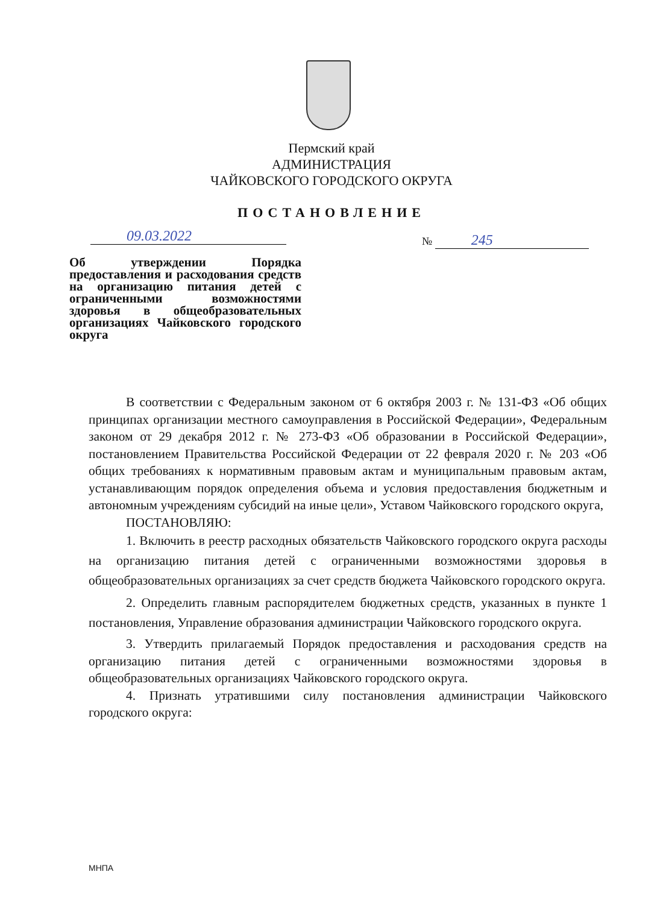Пермский край
АДМИНИСТРАЦИЯ
ЧАЙКОВСКОГО ГОРОДСКОГО ОКРУГА
ПОСТАНОВЛЕНИЕ
09.03.2022 № 245
Об утверждении Порядка предоставления и расходования средств на организацию питания детей с ограниченными возможностями здоровья в общеобразовательных организациях Чайковского городского округа
В соответствии с Федеральным законом от 6 октября 2003 г. № 131-ФЗ «Об общих принципах организации местного самоуправления в Российской Федерации», Федеральным законом от 29 декабря 2012 г. № 273-ФЗ «Об образовании в Российской Федерации», постановлением Правительства Российской Федерации от 22 февраля 2020 г. № 203 «Об общих требованиях к нормативным правовым актам и муниципальным правовым актам, устанавливающим порядок определения объема и условия предоставления бюджетным и автономным учреждениям субсидий на иные цели», Уставом Чайковского городского округа,
ПОСТАНОВЛЯЮ:
1. Включить в реестр расходных обязательств Чайковского городского округа расходы на организацию питания детей с ограниченными возможностями здоровья в общеобразовательных организациях за счет средств бюджета Чайковского городского округа.
2. Определить главным распорядителем бюджетных средств, указанных в пункте 1 постановления, Управление образования администрации Чайковского городского округа.
3. Утвердить прилагаемый Порядок предоставления и расходования средств на организацию питания детей с ограниченными возможностями здоровья в общеобразовательных организациях Чайковского городского округа.
4. Признать утратившими силу постановления администрации Чайковского городского округа:
МНПА